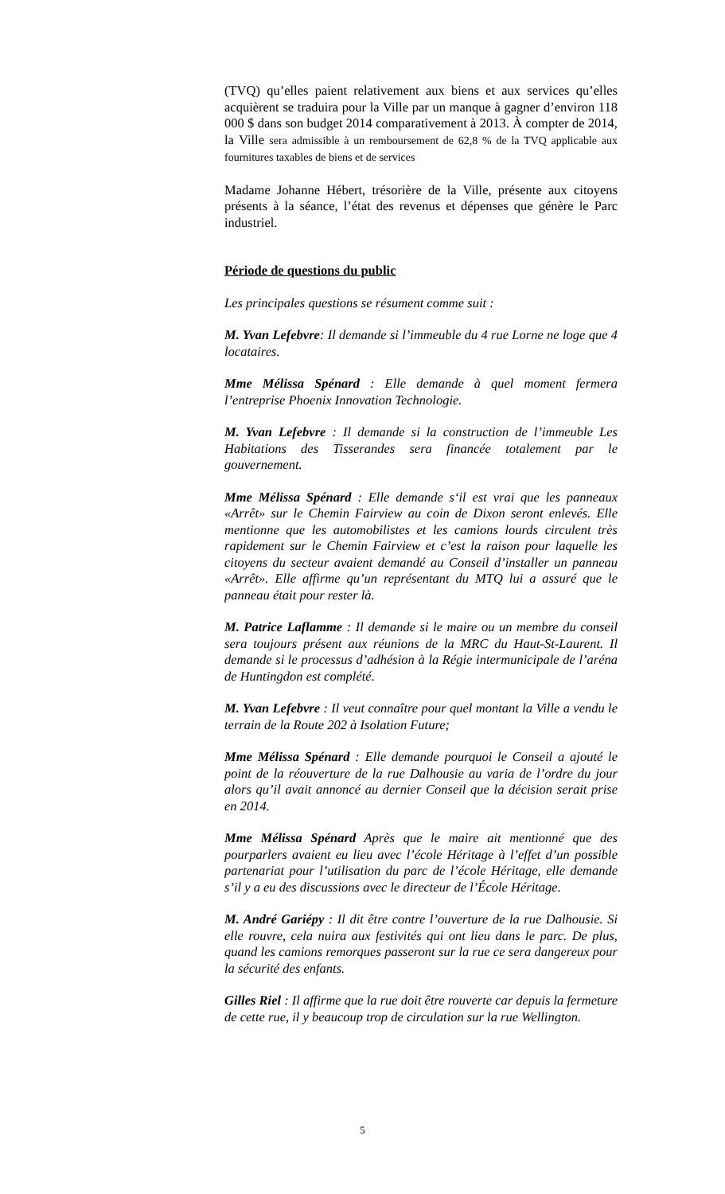(TVQ) qu’elles paient relativement aux biens et aux services qu’elles acquièrent se traduira pour la Ville par un manque à gagner d’environ 118 000 $ dans son budget 2014 comparativement à 2013. À compter de 2014, la Ville sera admissible à un remboursement de 62,8 % de la TVQ applicable aux fournitures taxables de biens et de services
Madame Johanne Hébert, trésorière de la Ville, présente aux citoyens présents à la séance, l’état des revenus et dépenses que génère le Parc industriel.
Période de questions du public
Les principales questions se résument comme suit :
M. Yvan Lefebvre: Il demande si l’immeuble du 4 rue Lorne ne loge que 4 locataires.
Mme Mélissa Spénard : Elle demande à quel moment fermera l’entreprise Phoenix Innovation Technologie.
M. Yvan Lefebvre : Il demande si la construction de l’immeuble Les Habitations des Tisserandes sera financée totalement par le gouvernement.
Mme Mélissa Spénard : Elle demande s‘il est vrai que les panneaux «Arrêt» sur le Chemin Fairview au coin de Dixon seront enlevés. Elle mentionne que les automobilistes et les camions lourds circulent très rapidement sur le Chemin Fairview et c’est la raison pour laquelle les citoyens du secteur avaient demandé au Conseil d’installer un panneau «Arrêt». Elle affirme qu’un représentant du MTQ lui a assuré que le panneau était pour rester là.
M. Patrice Laflamme : Il demande si le maire ou un membre du conseil sera toujours présent aux réunions de la MRC du Haut-St-Laurent. Il demande si le processus d’adhésion à la Régie intermunicipale de l’aréna de Huntingdon est complété.
M. Yvan Lefebvre : Il veut connaître pour quel montant la Ville a vendu le terrain de la Route 202 à Isolation Future;
Mme Mélissa Spénard : Elle demande pourquoi le Conseil a ajouté le point de la réouverture de la rue Dalhousie au varia de l’ordre du jour alors qu’il avait annoncé au dernier Conseil que la décision serait prise en 2014.
Mme Mélissa Spénard Après que le maire ait mentionné que des pourparlers avaient eu lieu avec l’école Héritage à l’effet d’un possible partenariat pour l’utilisation du parc de l’école Héritage, elle demande s’il y a eu des discussions avec le directeur de l’École Héritage.
M. André Gariépy : Il dit être contre l’ouverture de la rue Dalhousie. Si elle rouvre, cela nuira aux festivités qui ont lieu dans le parc. De plus, quand les camions remorques passeront sur la rue ce sera dangereux pour la sécurité des enfants.
Gilles Riel : Il affirme que la rue doit être rouverte car depuis la fermeture de cette rue, il y beaucoup trop de circulation sur la rue Wellington.
5